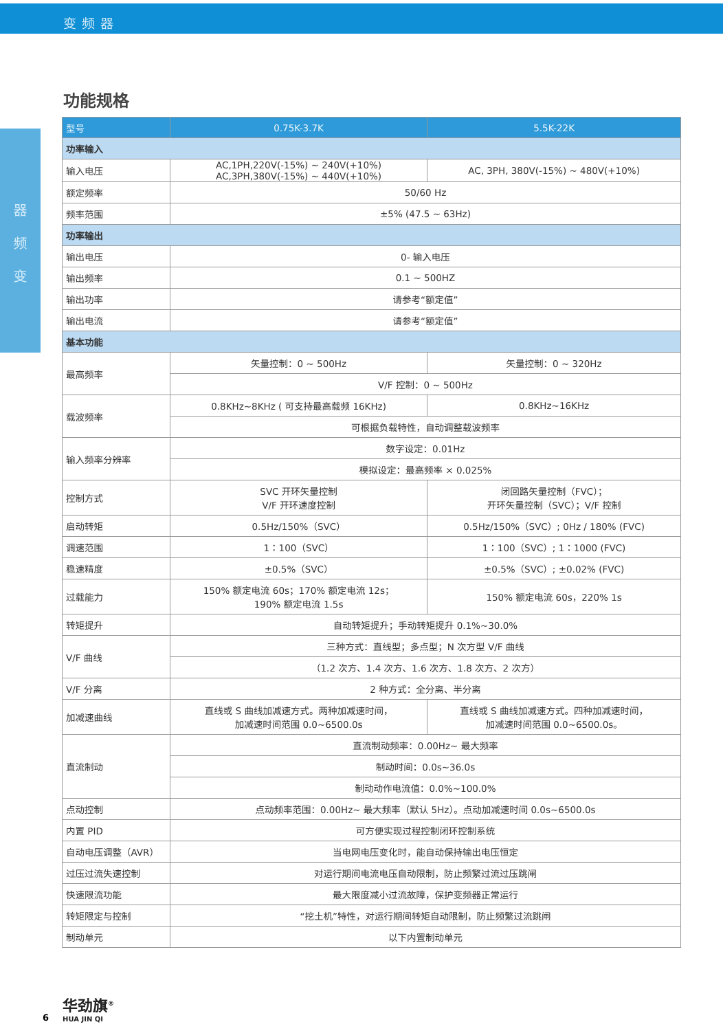变频器
器
频
变
功能规格
| 型号 | 0.75K-3.7K | 5.5K-22K |
| --- | --- | --- |
| 功率输入 | | |
| 输入电压 | AC,1PH,220V(-15%) ~ 240V(+10%) AC,3PH,380V(-15%) ~ 440V(+10%) | AC, 3PH, 380V(-15%) ~ 480V(+10%) |
| 额定频率 | 50/60 Hz | |
| 频率范围 | ±5% (47.5 ~ 63Hz) | |
| 功率输出 | | |
| 输出电压 | 0- 输入电压 | |
| 输出频率 | 0.1 ~ 500HZ | |
| 输出功率 | 请参考“额定值” | |
| 输出电流 | 请参考“额定值” | |
| 基本功能 | | |
| 最高频率 | 矢量控制：0 ~ 500Hz | 矢量控制：0 ~ 320Hz |
| | V/F 控制：0 ~ 500Hz | |
| 载波频率 | 0.8KHz~8KHz ( 可支持最高载频 16KHz) | 0.8KHz~16KHz |
| | 可根据负载特性，自动调整载波频率 | |
| 输入频率分辨率 | 数字设定：0.01Hz | |
| | 模拟设定：最高频率 × 0.025% | |
| 控制方式 | SVC 开环矢量控制 V/F 开环速度控制 | 闭回路矢量控制（FVC）； 开环矢量控制（SVC）；V/F 控制 |
| 启动转矩 | 0.5Hz/150%（SVC） | 0.5Hz/150%（SVC）; 0Hz / 180% (FVC) |
| 调速范围 | 1：100（SVC） | 1：100（SVC）; 1：1000 (FVC) |
| 稳速精度 | ±0.5%（SVC） | ±0.5%（SVC）; ±0.02% (FVC) |
| 过载能力 | 150% 额定电流 60s；170% 额定电流 12s； 190% 额定电流 1.5s | 150% 额定电流 60s，220% 1s |
| 转矩提升 | 自动转矩提升；手动转矩提升 0.1%~30.0% | |
| V/F 曲线 | 三种方式：直线型；多点型；N 次方型 V/F 曲线 | |
| | （1.2 次方、1.4 次方、1.6 次方、1.8 次方、2 次方） | |
| V/F 分离 | 2 种方式：全分离、半分离 | |
| 加减速曲线 | 直线或 S 曲线加减速方式。两种加减速时间， 加减速时间范围 0.0~6500.0s | 直线或 S 曲线加减速方式。四种加减速时间， 加减速时间范围 0.0~6500.0s。 |
| 直流制动 | 直流制动频率：0.00Hz~ 最大频率 | |
| | 制动时间：0.0s~36.0s | |
| | 制动动作电流值：0.0%~100.0% | |
| 点动控制 | 点动频率范围：0.00Hz~ 最大频率（默认 5Hz）。点动加减速时间 0.0s~6500.0s | |
| 内置 PID | 可方便实现过程控制闭环控制系统 | |
| 自动电压调整（AVR） | 当电网电压变化时，能自动保持输出电压恒定 | |
| 过压过流失速控制 | 对运行期间电流电压自动限制，防止频繁过流过压跳闸 | |
| 快速限流功能 | 最大限度减小过流故障，保护变频器正常运行 | |
| 转矩限定与控制 | “挖土机”特性，对运行期间转矩自动限制，防止频繁过流跳闸 | |
| 制动单元 | 以下内置制动单元 | |
6 华劲旗<sup>®</sup>
HUA JIN QI